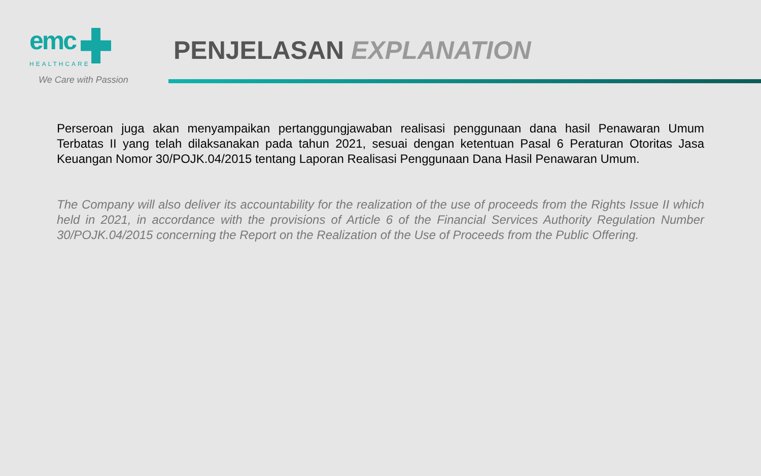emc
HEALTHCARE
We Care with Passion
PENJELASAN EXPLANATION
Perseroan juga akan menyampaikan pertanggungjawaban realisasi penggunaan dana hasil Penawaran Umum Terbatas II yang telah dilaksanakan pada tahun 2021, sesuai dengan ketentuan Pasal 6 Peraturan Otoritas Jasa Keuangan Nomor 30/POJK.04/2015 tentang Laporan Realisasi Penggunaan Dana Hasil Penawaran Umum.
The Company will also deliver its accountability for the realization of the use of proceeds from the Rights Issue II which held in 2021, in accordance with the provisions of Article 6 of the Financial Services Authority Regulation Number 30/POJK.04/2015 concerning the Report on the Realization of the Use of Proceeds from the Public Offering.